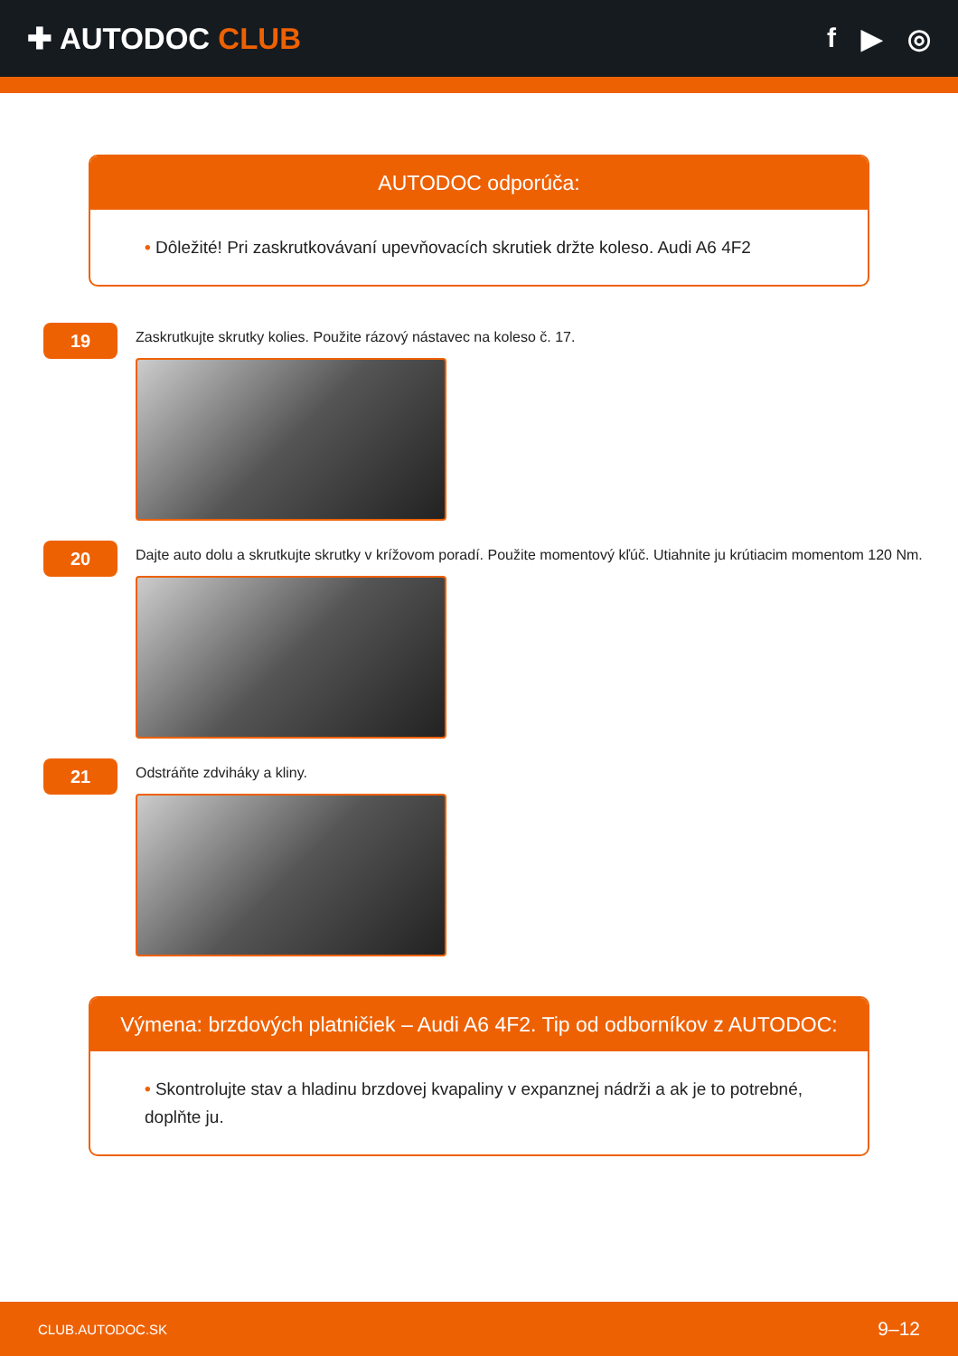✚ AUTODOC CLUB f ▶ ◎
AUTODOC odporúča:
• Dôležité! Pri zaskrutkovávaní upevňovacích skrutiek držte koleso. Audi A6 4F2
19
Zaskrutkujte skrutky kolies. Použite rázový nástavec na koleso č. 17.
20
Dajte auto dolu a skrutkujte skrutky v krížovom poradí. Použite momentový kľúč. Utiahnite ju krútiacim momentom 120 Nm.
21
Odstráňte zdviháky a kliny.
Výmena: brzdových platničiek – Audi A6 4F2. Tip od odborníkov z AUTODOC:
• Skontrolujte stav a hladinu brzdovej kvapaliny v expanznej nádrži a ak je to potrebné, doplňte ju.
CLUB.AUTODOC.SK 9–12